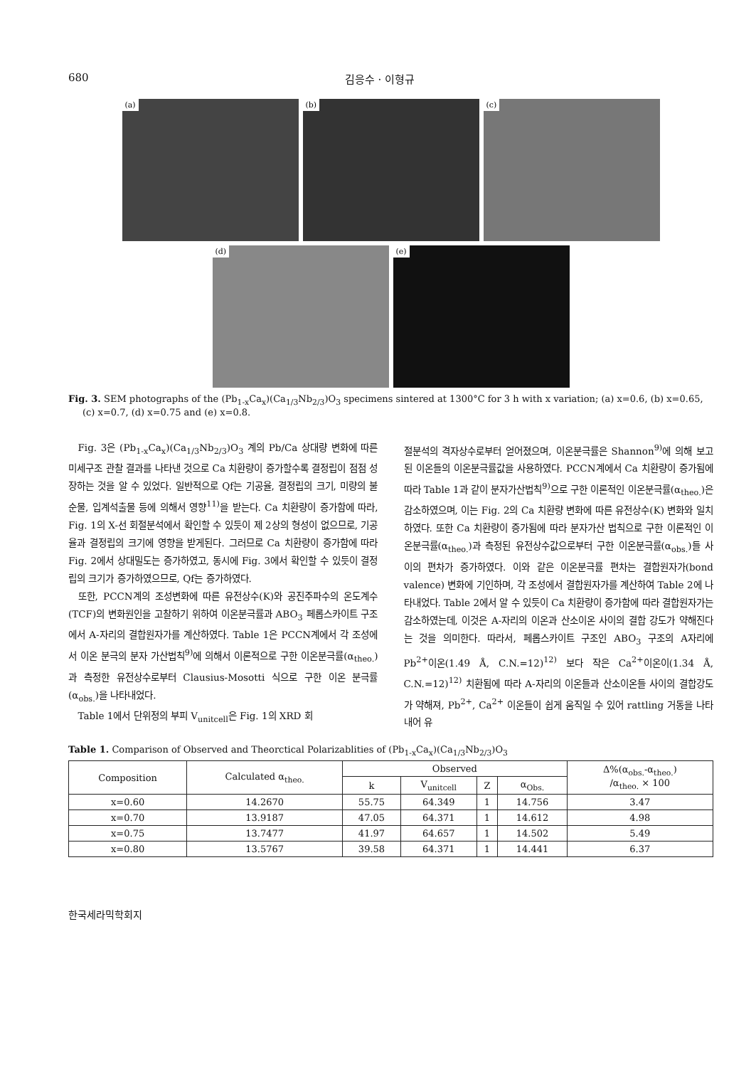680 김응수 · 이형규
(a)
(b)
(c)
(d)
(e)
Fig. 3. SEM photographs of the (Pb<sub>1-x</sub>Ca<sub>x</sub>)(Ca<sub>1/3</sub>Nb<sub>2/3</sub>)O<sub>3</sub> specimens sintered at 1300°C for 3 h with x variation; (a) x=0.6, (b) x=0.65, (c) x=0.7, (d) x=0.75 and (e) x=0.8.
Fig. 3은 (Pb<sub>1-x</sub>Ca<sub>x</sub>)(Ca<sub>1/3</sub>Nb<sub>2/3</sub>)O<sub>3</sub> 계의 Pb/Ca 상대량 변화에 따른 미세구조 관찰 결과를 나타낸 것으로 Ca 치환량이 증가할수록 결정립이 점점 성장하는 것을 알 수 있었다. 일반적으로 Qf는 기공율, 결정립의 크기, 미량의 불순물, 입계석출물 등에 의해서 영향<sup>11)</sup>을 받는다. Ca 치환량이 증가함에 따라, Fig. 1의 X-선 회절분석에서 확인할 수 있듯이 제 2상의 형성이 없으므로, 기공율과 결정립의 크기에 영향을 받게된다. 그러므로 Ca 치환량이 증가함에 따라 Fig. 2에서 상대밀도는 증가하였고, 동시에 Fig. 3에서 확인할 수 있듯이 결정립의 크기가 증가하였으므로, Qf는 증가하였다.
또한, PCCN계의 조성변화에 따른 유전상수(K)와 공진주파수의 온도계수(TCF)의 변화원인을 고찰하기 위하여 이온분극률과 ABO<sub>3</sub> 페롭스카이트 구조에서 A-자리의 결합원자가를 계산하였다. Table 1은 PCCN계에서 각 조성에서 이온 분극의 분자 가산법칙<sup>9)</sup>에 의해서 이론적으로 구한 이온분극률(α<sub>theo.</sub>)과 측정한 유전상수로부터 Clausius-Mosotti 식으로 구한 이온 분극률(α<sub>obs.</sub>)을 나타내었다.
Table 1에서 단위정의 부피 V<sub>unitcell</sub>은 Fig. 1의 XRD 회
절분석의 격자상수로부터 얻어졌으며, 이온분극률은 Shannon<sup>9)</sup>에 의해 보고된 이온들의 이온분극률값을 사용하였다. PCCN계에서 Ca 치환량이 증가됨에 따라 Table 1과 같이 분자가산법칙<sup>9)</sup>으로 구한 이론적인 이온분극률(α<sub>theo.</sub>)은 감소하였으며, 이는 Fig. 2의 Ca 치환량 변화에 따른 유전상수(K) 변화와 일치하였다. 또한 Ca 치환량이 증가됨에 따라 분자가산 법칙으로 구한 이론적인 이온분극률(α<sub>theo.</sub>)과 측정된 유전상수값으로부터 구한 이온분극률(α<sub>obs.</sub>)들 사이의 편차가 증가하였다. 이와 같은 이온분극률 편차는 결합원자가(bond valence) 변화에 기인하며, 각 조성에서 결합원자가를 계산하여 Table 2에 나타내었다. Table 2에서 알 수 있듯이 Ca 치환량이 증가함에 따라 결합원자가는 감소하였는데, 이것은 A-자리의 이온과 산소이온 사이의 결합 강도가 약해진다는 것을 의미한다. 따라서, 페롭스카이트 구조인 ABO<sub>3</sub> 구조의 A자리에 Pb<sup>2+</sup>이온(1.49 Å, C.N.=12)<sup>12)</sup> 보다 작은 Ca<sup>2+</sup>이온이(1.34 Å, C.N.=12)<sup>12)</sup> 치환됨에 따라 A-자리의 이온들과 산소이온들 사이의 결합강도가 약해져, Pb<sup>2+</sup>, Ca<sup>2+</sup> 이온들이 쉽게 움직일 수 있어 rattling 거동을 나타내어 유
Table 1. Comparison of Observed and Theorctical Polarizablities of (Pb<sub>1-x</sub>Ca<sub>x</sub>)(Ca<sub>1/3</sub>Nb<sub>2/3</sub>)O<sub>3</sub>
| Composition | Calculated α<sub>theo.</sub> | Observed | | | | Δ%(α<sub>obs.</sub>-α<sub>theo.</sub>) /α<sub>theo.</sub> × 100 |
| --- | --- | --- | --- | --- | --- | --- |
| | | k | V<sub>unitcell</sub> | Z | α<sub>Obs.</sub> | |
| x=0.60 | 14.2670 | 55.75 | 64.349 | 1 | 14.756 | 3.47 |
| x=0.70 | 13.9187 | 47.05 | 64.371 | 1 | 14.612 | 4.98 |
| x=0.75 | 13.7477 | 41.97 | 64.657 | 1 | 14.502 | 5.49 |
| x=0.80 | 13.5767 | 39.58 | 64.371 | 1 | 14.441 | 6.37 |
한국세라믹학회지